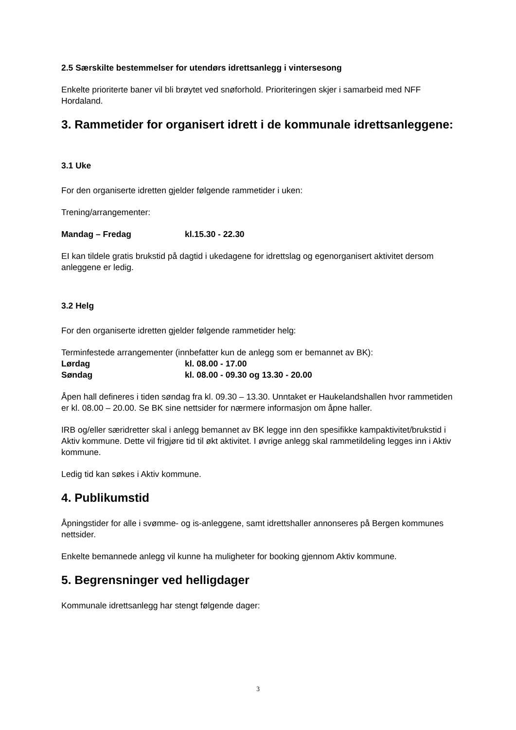2.5 Særskilte bestemmelser for utendørs idrettsanlegg i vintersesong
Enkelte prioriterte baner vil bli brøytet ved snøforhold. Prioriteringen skjer i samarbeid med NFF Hordaland.
3. Rammetider for organisert idrett i de kommunale idrettsanleggene:
3.1 Uke
For den organiserte idretten gjelder følgende rammetider i uken:
Trening/arrangementer:
Mandag – Fredag kl.15.30 - 22.30
EI kan tildele gratis brukstid på dagtid i ukedagene for idrettslag og egenorganisert aktivitet dersom anleggene er ledig.
3.2 Helg
For den organiserte idretten gjelder følgende rammetider helg:
Terminfestede arrangementer (innbefatter kun de anlegg som er bemannet av BK):
Lørdag kl. 08.00 - 17.00
Søndag kl. 08.00 - 09.30 og 13.30 - 20.00
Åpen hall defineres i tiden søndag fra kl. 09.30 – 13.30. Unntaket er Haukelandshallen hvor rammetiden er kl. 08.00 – 20.00. Se BK sine nettsider for nærmere informasjon om åpne haller.
IRB og/eller særidretter skal i anlegg bemannet av BK legge inn den spesifikke kampaktivitet/brukstid i Aktiv kommune. Dette vil frigjøre tid til økt aktivitet. I øvrige anlegg skal rammetildeling legges inn i Aktiv kommune.
Ledig tid kan søkes i Aktiv kommune.
4. Publikumstid
Åpningstider for alle i svømme- og is-anleggene, samt idrettshaller annonseres på Bergen kommunes nettsider.
Enkelte bemannede anlegg vil kunne ha muligheter for booking gjennom Aktiv kommune.
5. Begrensninger ved helligdager
Kommunale idrettsanlegg har stengt følgende dager:
3